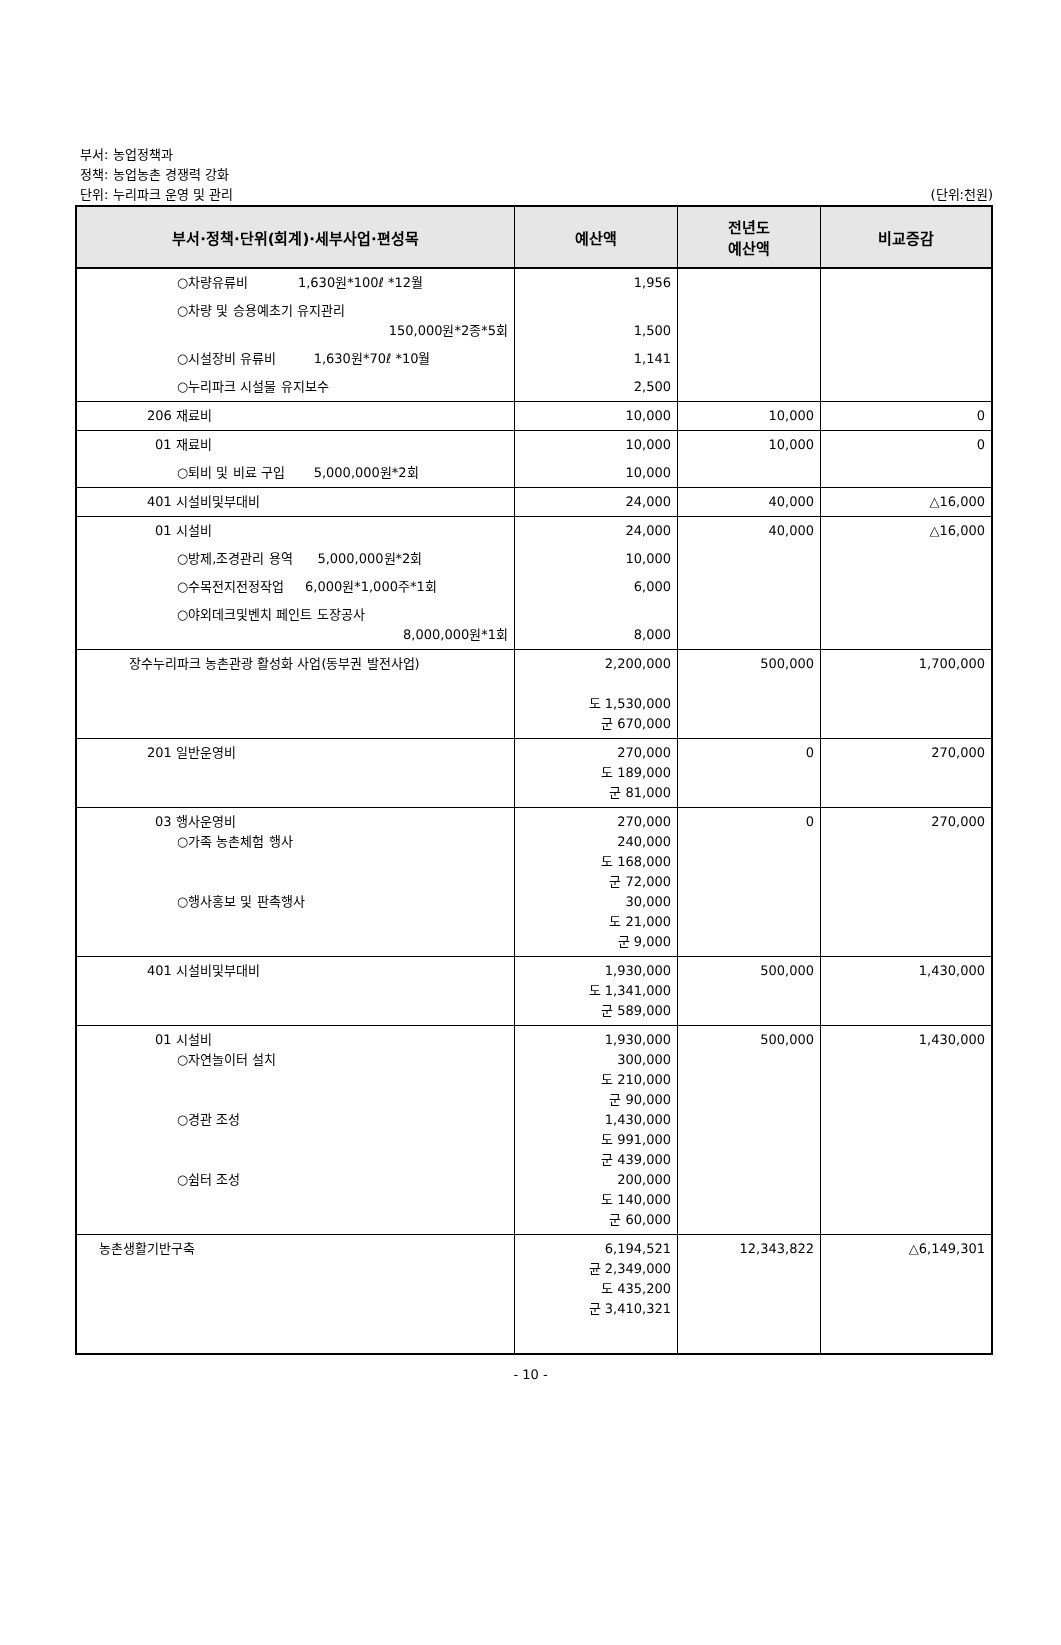부서: 농업정책과
정책: 농업농촌 경쟁력 강화
단위: 누리파크 운영 및 관리
(단위:천원)
| 부서·정책·단위(회계)·세부사업·편성목 | 예산액 | 전년도 예산액 | 비교증감 |
| --- | --- | --- | --- |
| ○차량유류비 1,630원*100ℓ *12월 | 1,956 | | |
| ○차량 및 승용예초기 유지관리 150,000원*2종*5회 | 1,500 | | |
| ○시설장비 유류비 1,630원*70ℓ *10월 | 1,141 | | |
| ○누리파크 시설물 유지보수 | 2,500 | | |
| 206 재료비 | 10,000 | 10,000 | 0 |
| 01 재료비 | 10,000 | 10,000 | 0 |
| ○퇴비 및 비료 구입 5,000,000원*2회 | 10,000 | | |
| 401 시설비및부대비 | 24,000 | 40,000 | △16,000 |
| 01 시설비 | 24,000 | 40,000 | △16,000 |
| ○방제,조경관리 용역 5,000,000원*2회 | 10,000 | | |
| ○수목전지전정작업 6,000원*1,000주*1회 | 6,000 | | |
| ○야외데크및벤치 페인트 도장공사 8,000,000원*1회 | 8,000 | | |
| 장수누리파크 농촌관광 활성화 사업(동부권 발전사업) | 2,200,000 도 1,530,000 군 670,000 | 500,000 | 1,700,000 |
| 201 일반운영비 | 270,000 도 189,000 군 81,000 | 0 | 270,000 |
| 03 행사운영비 ○가족 농촌체험 행사 ○행사홍보 및 판촉행사 | 270,000 240,000 도 168,000 군 72,000 30,000 도 21,000 군 9,000 | 0 | 270,000 |
| 401 시설비및부대비 | 1,930,000 도 1,341,000 군 589,000 | 500,000 | 1,430,000 |
| 01 시설비 ○자연놀이터 설치 ○경관 조성 ○쉼터 조성 | 1,930,000 300,000 도 210,000 군 90,000 1,430,000 도 991,000 군 439,000 200,000 도 140,000 군 60,000 | 500,000 | 1,430,000 |
| 농촌생활기반구축 | 6,194,521 균 2,349,000 도 435,200 군 3,410,321 | 12,343,822 | △6,149,301 |
- 10 -